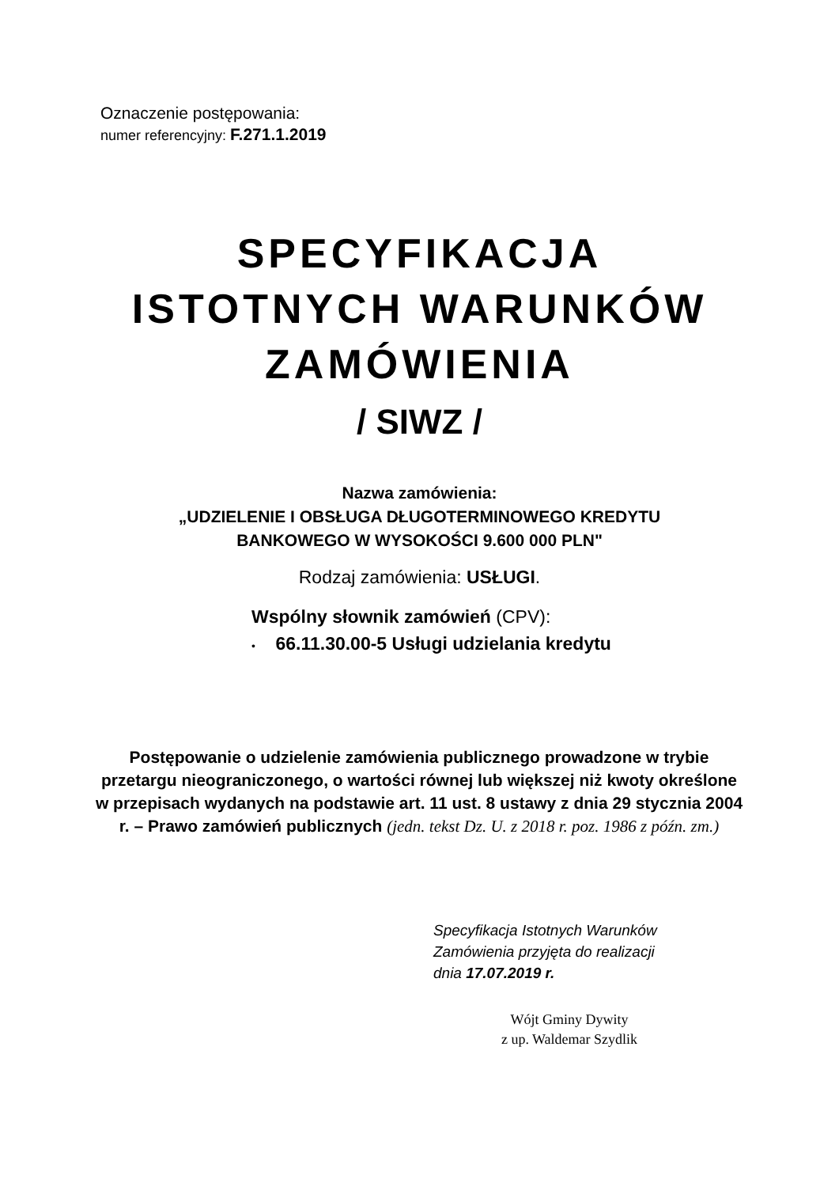Oznaczenie postępowania:
numer referencyjny: F.271.1.2019
SPECYFIKACJA
ISTOTNYCH WARUNKÓW
ZAMÓWIENIA
/ SIWZ /
Nazwa zamówienia:
„UDZIELENIE I OBSŁUGA DŁUGOTERMINOWEGO KREDYTU
BANKOWEGO W WYSOKOŚCI 9.600 000 PLN"
Rodzaj zamówienia: USŁUGI.
Wspólny słownik zamówień (CPV):
• 66.11.30.00-5 Usługi udzielania kredytu
Postępowanie o udzielenie zamówienia publicznego prowadzone w trybie przetargu nieograniczonego, o wartości równej lub większej niż kwoty określone w przepisach wydanych na podstawie art. 11 ust. 8 ustawy z dnia 29 stycznia 2004 r. – Prawo zamówień publicznych (jedn. tekst Dz. U. z 2018 r. poz. 1986 z późn. zm.)
Specyfikacja Istotnych Warunków
Zamówienia przyjęta do realizacji
dnia 17.07.2019 r.
Wójt Gminy Dywity
z up. Waldemar Szydlik